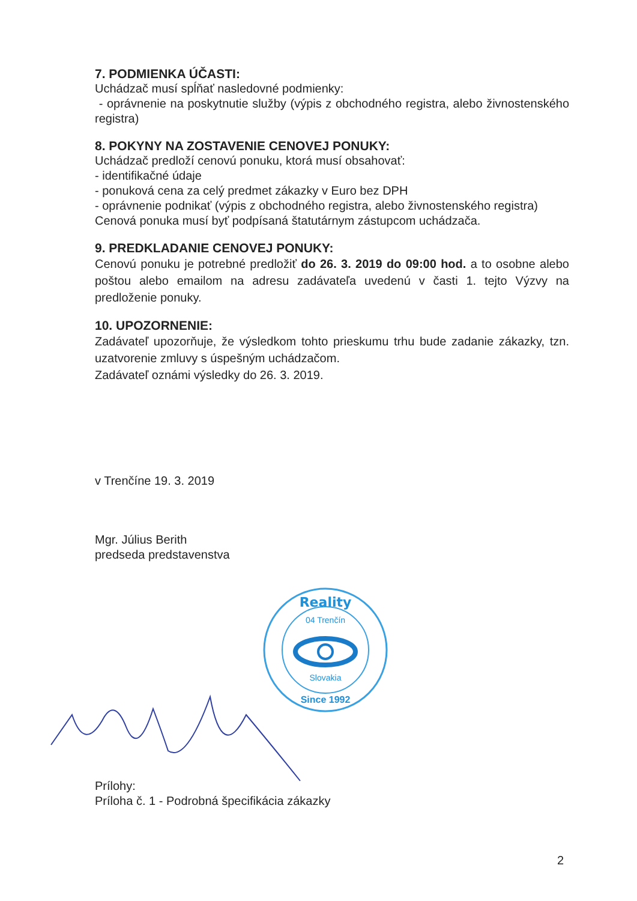7. PODMIENKA ÚČASTI:
Uchádzač musí spĺňať nasledovné podmienky:
- oprávnenie na poskytnutie služby (výpis z obchodného registra, alebo živnostenského registra)
8. POKYNY NA ZOSTAVENIE CENOVEJ PONUKY:
Uchádzač predloží cenovú ponuku, ktorá musí obsahovať:
- identifikačné údaje
- ponuková cena za celý predmet zákazky v Euro bez DPH
- oprávnenie podnikať (výpis z obchodného registra, alebo živnostenského registra)
Cenová ponuka musí byť podpísaná štatutárnym zástupcom uchádzača.
9. PREDKLADANIE CENOVEJ PONUKY:
Cenovú ponuku je potrebné predložiť do 26. 3. 2019 do 09:00 hod. a to osobne alebo poštou alebo emailom na adresu zadávateľa uvedenú v časti 1. tejto Výzvy na predloženie ponuky.
10. UPOZORNENIE:
Zadávateľ upozorňuje, že výsledkom tohto prieskumu trhu bude zadanie zákazky, tzn. uzatvorenie zmluvy s úspešným uchádzačom.
Zadávateľ oznámi výsledky do 26. 3. 2019.
v Trenčíne 19. 3. 2019
Mgr. Július Berith
predseda predstavenstva
Prílohy:
Príloha č. 1 - Podrobná špecifikácia zákazky
Reality
04 Trenčín
Slovakia
Since 1992
2